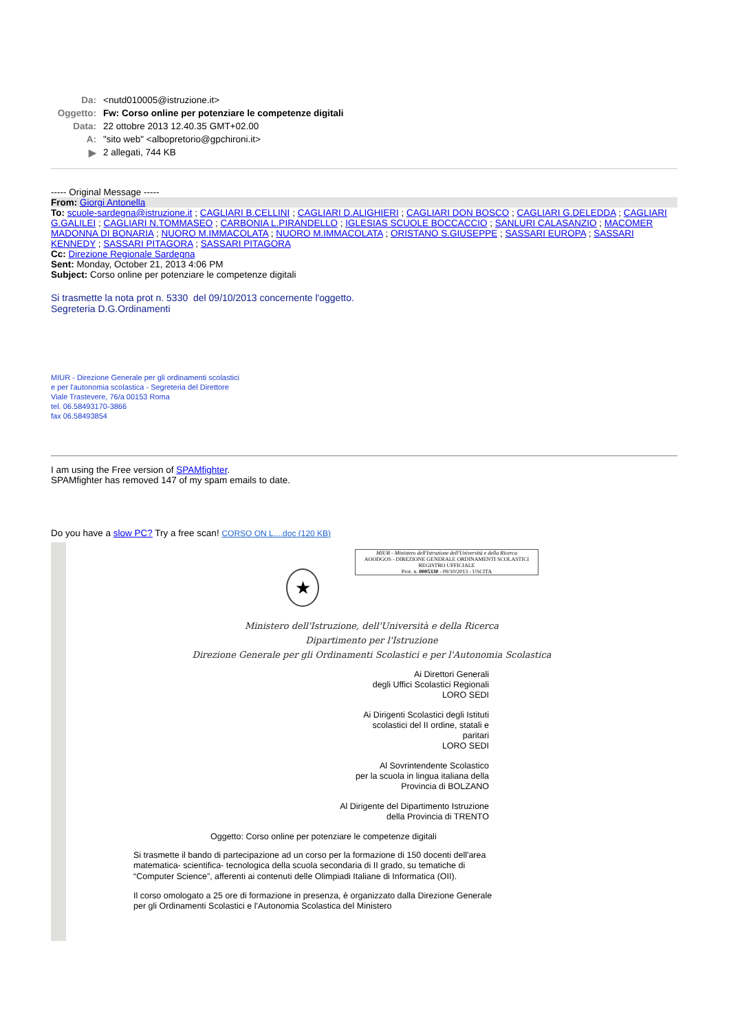| Da: | <nutd010005@istruzione.it> |
| Oggetto: | Fw: Corso online per potenziare le competenze digitali |
| Data: | 22 ottobre 2013 12.40.35 GMT+02.00 |
| A: | "sito web" <albopretorio@gpchironi.it> |
| ▶ | 2 allegati, 744 KB |
----- Original Message -----
From: Giorgi Antonella
To: scuole-sardegna@istruzione.it ; CAGLIARI B.CELLINI ; CAGLIARI D.ALIGHIERI ; CAGLIARI DON BOSCO ; CAGLIARI G.DELEDDA ; CAGLIARI G.GALILEI ; CAGLIARI N.TOMMASEO ; CARBONIA L.PIRANDELLO ; IGLESIAS SCUOLE BOCCACCIO ; SANLURI CALASANZIO ; MACOMER MADONNA DI BONARIA ; NUORO M.IMMACOLATA ; NUORO M.IMMACOLATA ; ORISTANO S.GIUSEPPE ; SASSARI EUROPA ; SASSARI KENNEDY ; SASSARI PITAGORA ; SASSARI PITAGORA
Cc: Direzione Regionale Sardegna
Sent: Monday, October 21, 2013 4:06 PM
Subject: Corso online per potenziare le competenze digitali
Si trasmette la nota prot n. 5330 del 09/10/2013 concernente l'oggetto.
Segreteria D.G.Ordinamenti
MIUR - Direzione Generale per gli ordinamenti scolastici
e per l'autonomia scolastica - Segreteria del Direttore
Viale Trastevere, 76/a 00153 Roma
tel. 06.58493170-3866
fax 06.58493854
I am using the Free version of SPAMfighter.
SPAMfighter has removed 147 of my spam emails to date.
Do you have a slow PC? Try a free scan! CORSO ON L....doc (120 KB)
MIUR - Ministero dell'Istruzione dell'Università e della Ricerca
AOODGOS - DIREZIONE GENERALE ORDINAMENTI SCOLASTICI
REGISTRO UFFICIALE
Prot. n. 0005330 - 09/10/2013 - USCITA
★
Ministero dell'Istruzione, dell'Università e della Ricerca
Dipartimento per l'Istruzione
Direzione Generale per gli Ordinamenti Scolastici e per l'Autonomia Scolastica
Ai Direttori Generali
degli Uffici Scolastici Regionali
LORO SEDI
Ai Dirigenti Scolastici degli Istituti
scolastici del II ordine, statali e
paritari
LORO SEDI
Al Sovrintendente Scolastico
per la scuola in lingua italiana della
Provincia di BOLZANO
Al Dirigente del Dipartimento Istruzione
della Provincia di TRENTO
Oggetto: Corso online per potenziare le competenze digitali
Si trasmette il bando di partecipazione ad un corso per la formazione di 150 docenti dell'area matematica- scientifica- tecnologica della scuola secondaria di II grado, su tematiche di “Computer Science”, afferenti ai contenuti delle Olimpiadi Italiane di Informatica (OII).
Il corso omologato a 25 ore di formazione in presenza, è organizzato dalla Direzione Generale per gli Ordinamenti Scolastici e l'Autonomia Scolastica del Ministero